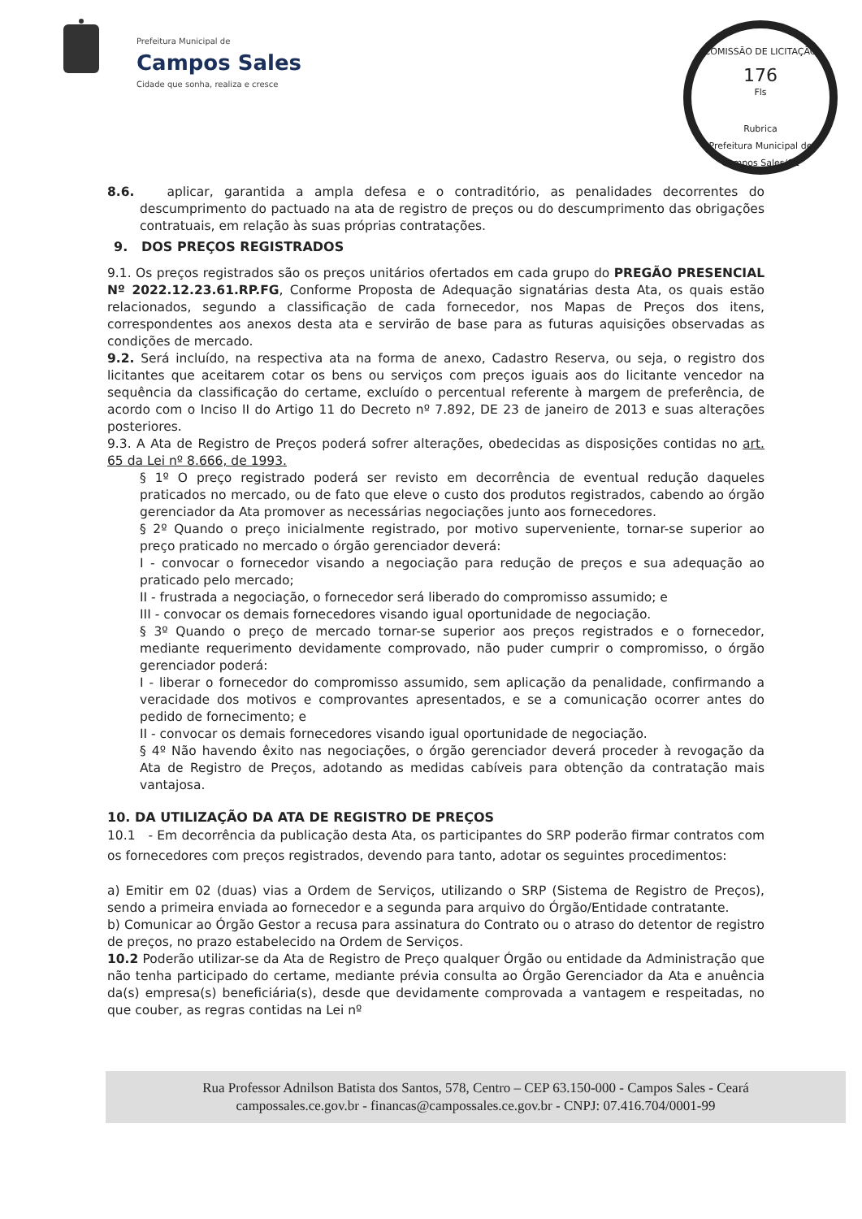Prefeitura Municipal de
Campos Sales
Cidade que sonha, realiza e cresce
COMISSÃO DE LICITAÇÃO
176
Fls
Rubrica
Prefeitura Municipal de Campos Sales/CE
8.6. aplicar, garantida a ampla defesa e o contraditório, as penalidades decorrentes do descumprimento do pactuado na ata de registro de preços ou do descumprimento das obrigações contratuais, em relação às suas próprias contratações.
9. DOS PREÇOS REGISTRADOS
9.1. Os preços registrados são os preços unitários ofertados em cada grupo do PREGÃO PRESENCIAL Nº 2022.12.23.61.RP.FG, Conforme Proposta de Adequação signatárias desta Ata, os quais estão relacionados, segundo a classificação de cada fornecedor, nos Mapas de Preços dos itens, correspondentes aos anexos desta ata e servirão de base para as futuras aquisições observadas as condições de mercado.
9.2. Será incluído, na respectiva ata na forma de anexo, Cadastro Reserva, ou seja, o registro dos licitantes que aceitarem cotar os bens ou serviços com preços iguais aos do licitante vencedor na sequência da classificação do certame, excluído o percentual referente à margem de preferência, de acordo com o Inciso II do Artigo 11 do Decreto nº 7.892, DE 23 de janeiro de 2013 e suas alterações posteriores.
9.3. A Ata de Registro de Preços poderá sofrer alterações, obedecidas as disposições contidas no art. 65 da Lei nº 8.666, de 1993.
§ 1º O preço registrado poderá ser revisto em decorrência de eventual redução daqueles praticados no mercado, ou de fato que eleve o custo dos produtos registrados, cabendo ao órgão gerenciador da Ata promover as necessárias negociações junto aos fornecedores.
§ 2º Quando o preço inicialmente registrado, por motivo superveniente, tornar-se superior ao preço praticado no mercado o órgão gerenciador deverá:
I - convocar o fornecedor visando a negociação para redução de preços e sua adequação ao praticado pelo mercado;
II - frustrada a negociação, o fornecedor será liberado do compromisso assumido; e
III - convocar os demais fornecedores visando igual oportunidade de negociação.
§ 3º Quando o preço de mercado tornar-se superior aos preços registrados e o fornecedor, mediante requerimento devidamente comprovado, não puder cumprir o compromisso, o órgão gerenciador poderá:
I - liberar o fornecedor do compromisso assumido, sem aplicação da penalidade, confirmando a veracidade dos motivos e comprovantes apresentados, e se a comunicação ocorrer antes do pedido de fornecimento; e
II - convocar os demais fornecedores visando igual oportunidade de negociação.
§ 4º Não havendo êxito nas negociações, o órgão gerenciador deverá proceder à revogação da Ata de Registro de Preços, adotando as medidas cabíveis para obtenção da contratação mais vantajosa.
10. DA UTILIZAÇÃO DA ATA DE REGISTRO DE PREÇOS
10.1 - Em decorrência da publicação desta Ata, os participantes do SRP poderão firmar contratos com os fornecedores com preços registrados, devendo para tanto, adotar os seguintes procedimentos:
a) Emitir em 02 (duas) vias a Ordem de Serviços, utilizando o SRP (Sistema de Registro de Preços), sendo a primeira enviada ao fornecedor e a segunda para arquivo do Órgão/Entidade contratante.
b) Comunicar ao Órgão Gestor a recusa para assinatura do Contrato ou o atraso do detentor de registro de preços, no prazo estabelecido na Ordem de Serviços.
10.2 Poderão utilizar-se da Ata de Registro de Preço qualquer Órgão ou entidade da Administração que não tenha participado do certame, mediante prévia consulta ao Órgão Gerenciador da Ata e anuência da(s) empresa(s) beneficiária(s), desde que devidamente comprovada a vantagem e respeitadas, no que couber, as regras contidas na Lei nº
Rua Professor Adnilson Batista dos Santos, 578, Centro – CEP 63.150-000 - Campos Sales - Ceará
campossales.ce.gov.br - financas@campossales.ce.gov.br - CNPJ: 07.416.704/0001-99